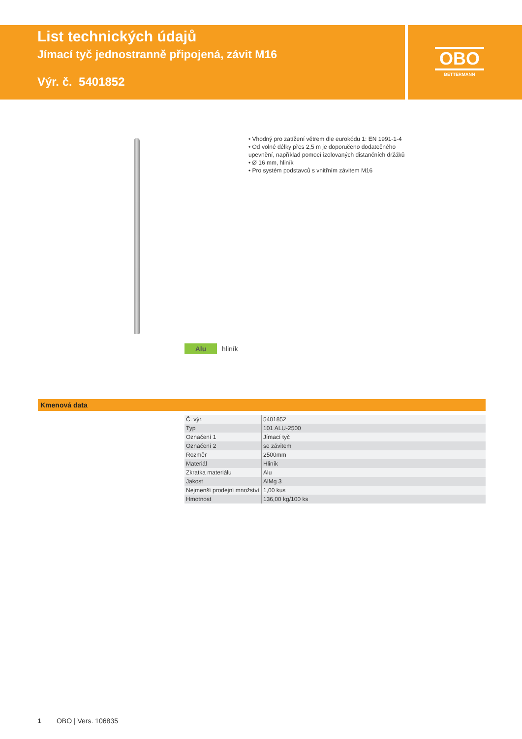List technických údajů
Jímací tyč jednostranně připojená, závit M16
Výr. č. 5401852
OBO
BETTERMANN
• Vhodný pro zatížení větrem dle eurokódu 1: EN 1991-1-4
• Od volné délky přes 2,5 m je doporučeno dodatečného upevnění, například pomocí izolovaných distančních držáků
• Ø 16 mm, hliník
• Pro systém podstavců s vnitřním závitem M16
Alu hliník
Kmenová data
| Č. výr. | 5401852 |
| Typ | 101 ALU-2500 |
| Označení 1 | Jímací tyč |
| Označení 2 | se závitem |
| Rozměr | 2500mm |
| Materiál | Hliník |
| Zkratka materiálu | Alu |
| Jakost | AlMg 3 |
| Nejmenší prodejní množství | 1,00 kus |
| Hmotnost | 136,00 kg/100 ks |
1 OBO | Vers. 106835